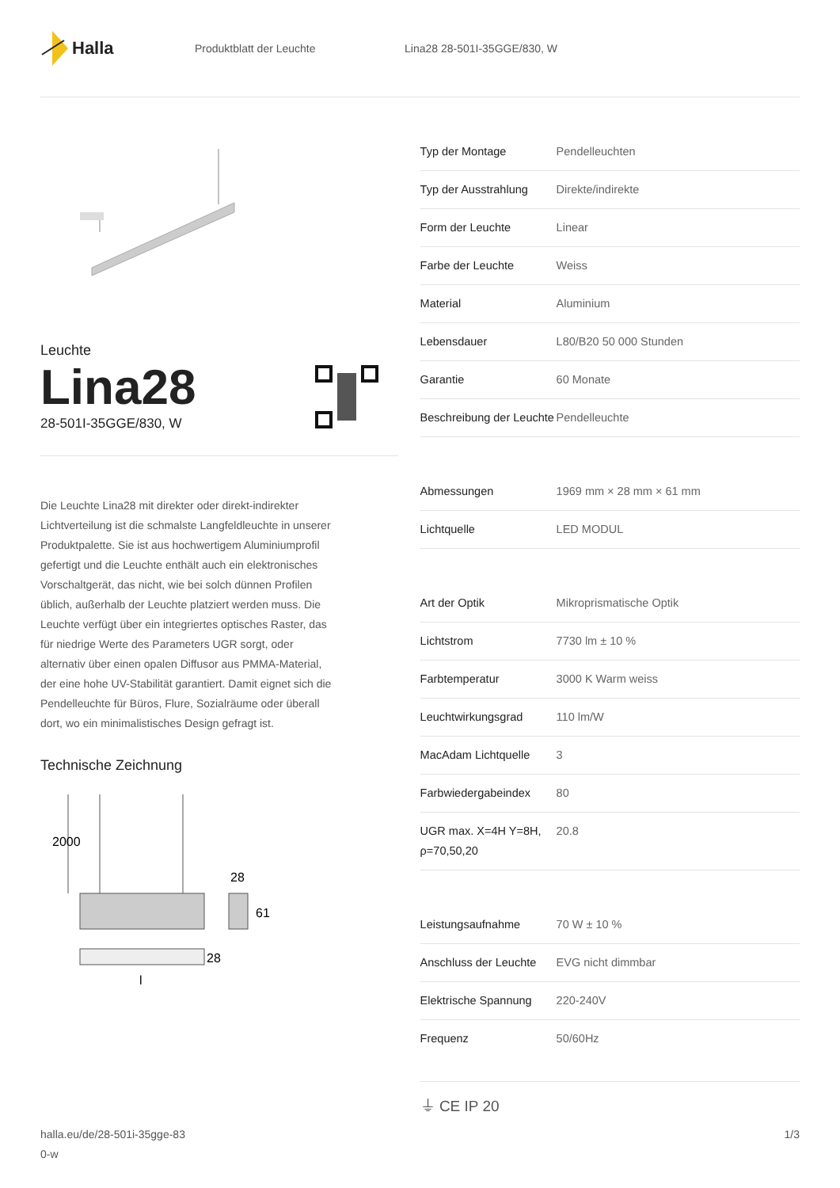Halla
Produktblatt der Leuchte Lina28 28-501I-35GGE/830, W
Leuchte
Lina28
28-501I-35GGE/830, W
Die Leuchte Lina28 mit direkter oder direkt-indirekter Lichtverteilung ist die schmalste Langfeldleuchte in unserer Produktpalette. Sie ist aus hochwertigem Aluminiumprofil gefertigt und die Leuchte enthält auch ein elektronisches Vorschaltgerät, das nicht, wie bei solch dünnen Profilen üblich, außerhalb der Leuchte platziert werden muss. Die Leuchte verfügt über ein integriertes optisches Raster, das für niedrige Werte des Parameters UGR sorgt, oder alternativ über einen opalen Diffusor aus PMMA-Material, der eine hohe UV-Stabilität garantiert. Damit eignet sich die Pendelleuchte für Büros, Flure, Sozialräume oder überall dort, wo ein minimalistisches Design gefragt ist.
Technische Zeichnung
2000
28
61
28
l
| Typ der Montage | Pendelleuchten |
| Typ der Ausstrahlung | Direkte/indirekte |
| Form der Leuchte | Linear |
| Farbe der Leuchte | Weiss |
| Material | Aluminium |
| Lebensdauer | L80/B20 50 000 Stunden |
| Garantie | 60 Monate |
| Beschreibung der Leuchte | Pendelleuchte |
| Abmessungen | 1969 mm × 28 mm × 61 mm |
| Lichtquelle | LED MODUL |
| Art der Optik | Mikroprismatische Optik |
| Lichtstrom | 7730 lm ± 10 % |
| Farbtemperatur | 3000 K Warm weiss |
| Leuchtwirkungsgrad | 110 lm/W |
| MacAdam Lichtquelle | 3 |
| Farbwiedergabeindex | 80 |
| UGR max. X=4H Y=8H, ρ=70,50,20 | 20.8 |
| Leistungsaufnahme | 70 W ± 10 % |
| Anschluss der Leuchte | EVG nicht dimmbar |
| Elektrische Spannung | 220-240V |
| Frequenz | 50/60Hz |
⏚ CE IP 20
halla.eu/de/28-501i-35gge-83
0-w 1/3